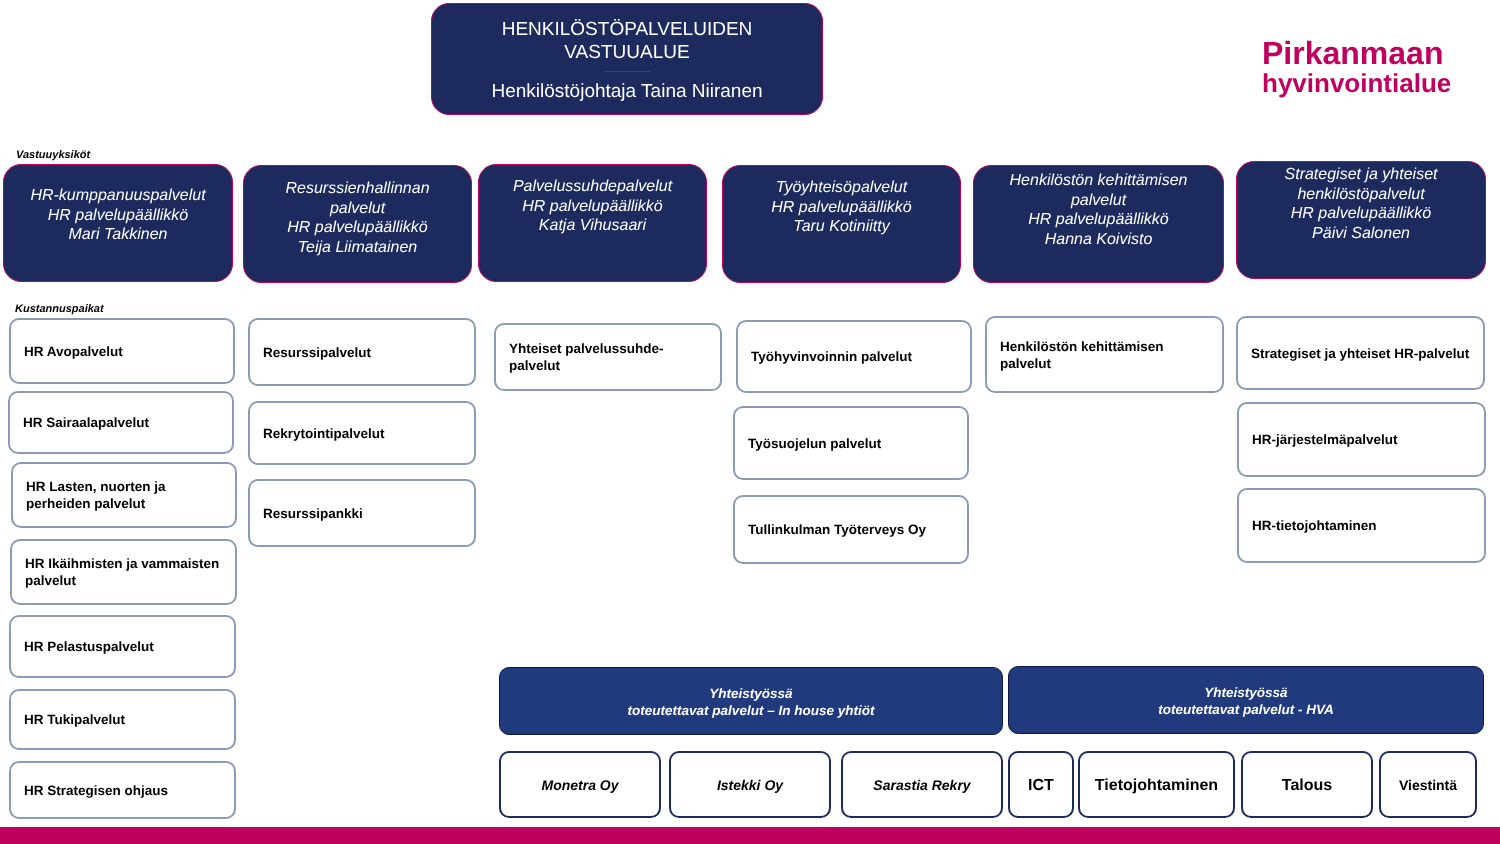HENKILÖSTÖPALVELUIDEN
VASTUUALUE
Henkilöstöjohtaja Taina Niiranen
Pirkanmaan
hyvinvointialue
Vastuuyksiköt
HR-kumppanuuspalvelut
HR palvelupäällikkö
Mari Takkinen
Resurssienhallinnan
palvelut
HR palvelupäällikkö
Teija Liimatainen
Palvelussuhdepalvelut
HR palvelupäällikkö
Katja Vihusaari
Työyhteisöpalvelut
HR palvelupäällikkö
Taru Kotiniitty
Henkilöstön kehittämisen
palvelut
HR palvelupäällikkö
Hanna Koivisto
Strategiset ja yhteiset
henkilöstöpalvelut
HR palvelupäällikkö
Päivi Salonen
Kustannuspaikat
HR Avopalvelut
HR Sairaalapalvelut
HR Lasten, nuorten ja perheiden palvelut
HR Ikäihmisten ja vammaisten palvelut
HR Pelastuspalvelut
HR Tukipalvelut
HR Strategisen ohjaus
Resurssipalvelut
Rekrytointipalvelut
Resurssipankki
Yhteiset palvelussuhde-palvelut
Työhyvinvoinnin palvelut
Työsuojelun palvelut
Tullinkulman Työterveys Oy
Henkilöstön kehittämisen palvelut
Strategiset ja yhteiset HR-palvelut
HR-järjestelmäpalvelut
HR-tietojohtaminen
Yhteistyössä
toteutettavat palvelut – In house yhtiöt
Yhteistyössä
toteutettavat palvelut - HVA
Monetra Oy Istekki Oy Sarastia Rekry ICT Tietojohtaminen Talous Viestintä